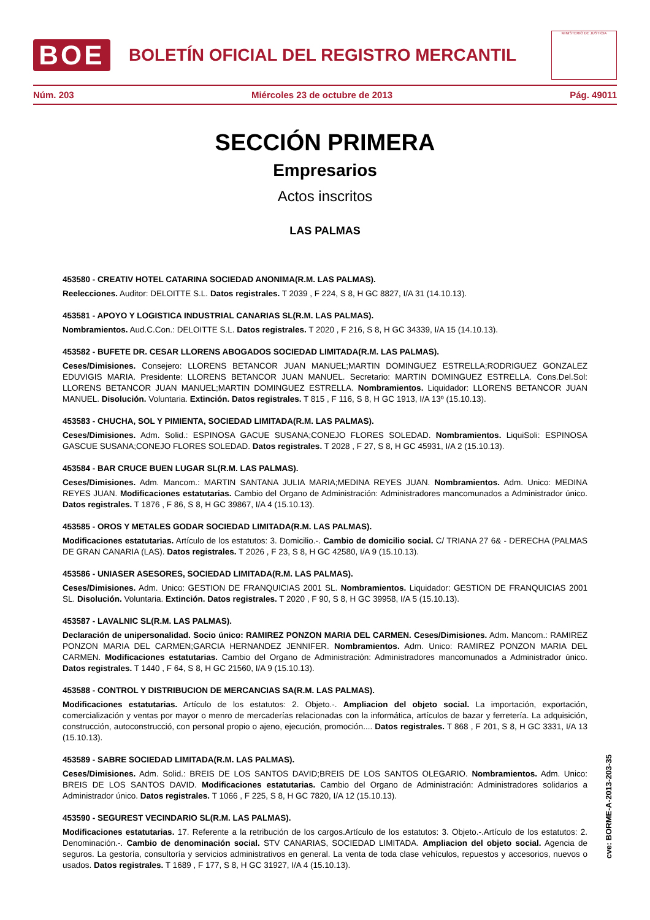BOE
BOLETÍN OFICIAL DEL REGISTRO MERCANTIL
MINISTERIO DE JUSTICIA
Núm. 203 Miércoles 23 de octubre de 2013 Pág. 49011
SECCIÓN PRIMERA
Empresarios
Actos inscritos
LAS PALMAS
453580 - CREATIV HOTEL CATARINA SOCIEDAD ANONIMA(R.M. LAS PALMAS).
Reelecciones. Auditor: DELOITTE S.L. Datos registrales. T 2039 , F 224, S 8, H GC 8827, I/A 31 (14.10.13).
453581 - APOYO Y LOGISTICA INDUSTRIAL CANARIAS SL(R.M. LAS PALMAS).
Nombramientos. Aud.C.Con.: DELOITTE S.L. Datos registrales. T 2020 , F 216, S 8, H GC 34339, I/A 15 (14.10.13).
453582 - BUFETE DR. CESAR LLORENS ABOGADOS SOCIEDAD LIMITADA(R.M. LAS PALMAS).
Ceses/Dimisiones. Consejero: LLORENS BETANCOR JUAN MANUEL;MARTIN DOMINGUEZ ESTRELLA;RODRIGUEZ GONZALEZ EDUVIGIS MARIA. Presidente: LLORENS BETANCOR JUAN MANUEL. Secretario: MARTIN DOMINGUEZ ESTRELLA. Cons.Del.Sol: LLORENS BETANCOR JUAN MANUEL;MARTIN DOMINGUEZ ESTRELLA. Nombramientos. Liquidador: LLORENS BETANCOR JUAN MANUEL. Disolución. Voluntaria. Extinción. Datos registrales. T 815 , F 116, S 8, H GC 1913, I/A 13º (15.10.13).
453583 - CHUCHA, SOL Y PIMIENTA, SOCIEDAD LIMITADA(R.M. LAS PALMAS).
Ceses/Dimisiones. Adm. Solid.: ESPINOSA GACUE SUSANA;CONEJO FLORES SOLEDAD. Nombramientos. LiquiSoli: ESPINOSA GASCUE SUSANA;CONEJO FLORES SOLEDAD. Datos registrales. T 2028 , F 27, S 8, H GC 45931, I/A 2 (15.10.13).
453584 - BAR CRUCE BUEN LUGAR SL(R.M. LAS PALMAS).
Ceses/Dimisiones. Adm. Mancom.: MARTIN SANTANA JULIA MARIA;MEDINA REYES JUAN. Nombramientos. Adm. Unico: MEDINA REYES JUAN. Modificaciones estatutarias. Cambio del Organo de Administración: Administradores mancomunados a Administrador único. Datos registrales. T 1876 , F 86, S 8, H GC 39867, I/A 4 (15.10.13).
453585 - OROS Y METALES GODAR SOCIEDAD LIMITADA(R.M. LAS PALMAS).
Modificaciones estatutarias. Artículo de los estatutos: 3. Domicilio.-. Cambio de domicilio social. C/ TRIANA 27 6& - DERECHA (PALMAS DE GRAN CANARIA (LAS). Datos registrales. T 2026 , F 23, S 8, H GC 42580, I/A 9 (15.10.13).
453586 - UNIASER ASESORES, SOCIEDAD LIMITADA(R.M. LAS PALMAS).
Ceses/Dimisiones. Adm. Unico: GESTION DE FRANQUICIAS 2001 SL. Nombramientos. Liquidador: GESTION DE FRANQUICIAS 2001 SL. Disolución. Voluntaria. Extinción. Datos registrales. T 2020 , F 90, S 8, H GC 39958, I/A 5 (15.10.13).
453587 - LAVALNIC SL(R.M. LAS PALMAS).
Declaración de unipersonalidad. Socio único: RAMIREZ PONZON MARIA DEL CARMEN. Ceses/Dimisiones. Adm. Mancom.: RAMIREZ PONZON MARIA DEL CARMEN;GARCIA HERNANDEZ JENNIFER. Nombramientos. Adm. Unico: RAMIREZ PONZON MARIA DEL CARMEN. Modificaciones estatutarias. Cambio del Organo de Administración: Administradores mancomunados a Administrador único. Datos registrales. T 1440 , F 64, S 8, H GC 21560, I/A 9 (15.10.13).
453588 - CONTROL Y DISTRIBUCION DE MERCANCIAS SA(R.M. LAS PALMAS).
Modificaciones estatutarias. Artículo de los estatutos: 2. Objeto.-. Ampliacion del objeto social. La importación, exportación, comercialización y ventas por mayor o menro de mercaderías relacionadas con la informática, artículos de bazar y ferretería. La adquisición, construcción, autoconstrucció, con personal propio o ajeno, ejecución, promoción.... Datos registrales. T 868 , F 201, S 8, H GC 3331, I/A 13 (15.10.13).
453589 - SABRE SOCIEDAD LIMITADA(R.M. LAS PALMAS).
Ceses/Dimisiones. Adm. Solid.: BREIS DE LOS SANTOS DAVID;BREIS DE LOS SANTOS OLEGARIO. Nombramientos. Adm. Unico: BREIS DE LOS SANTOS DAVID. Modificaciones estatutarias. Cambio del Organo de Administración: Administradores solidarios a Administrador único. Datos registrales. T 1066 , F 225, S 8, H GC 7820, I/A 12 (15.10.13).
453590 - SEGUREST VECINDARIO SL(R.M. LAS PALMAS).
Modificaciones estatutarias. 17. Referente a la retribución de los cargos.Artículo de los estatutos: 3. Objeto.-.Artículo de los estatutos: 2. Denominación.-. Cambio de denominación social. STV CANARIAS, SOCIEDAD LIMITADA. Ampliacion del objeto social. Agencia de seguros. La gestoría, consultoría y servicios administrativos en general. La venta de toda clase vehículos, repuestos y accesorios, nuevos o usados. Datos registrales. T 1689 , F 177, S 8, H GC 31927, I/A 4 (15.10.13).
cve: BORME-A-2013-203-35